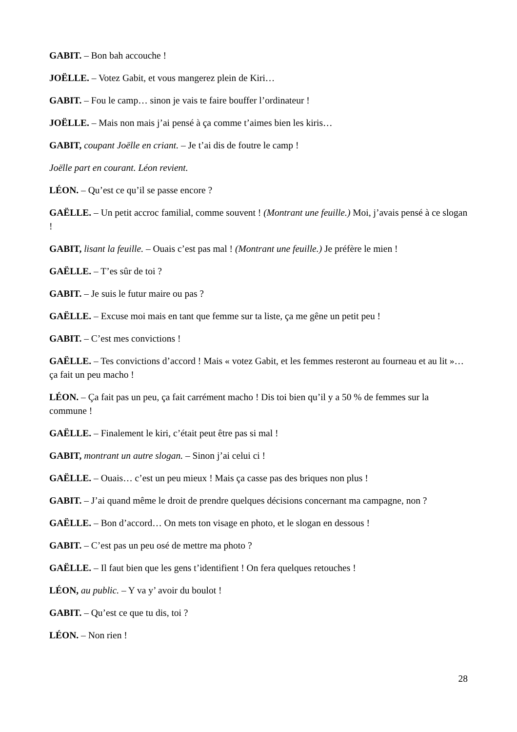GABIT. – Bon bah accouche !
JOËLLE. – Votez Gabit, et vous mangerez plein de Kiri…
GABIT. – Fou le camp… sinon je vais te faire bouffer l’ordinateur !
JOËLLE. – Mais non mais j’ai pensé à ça comme t’aimes bien les kiris…
GABIT, coupant Joëlle en criant. – Je t’ai dis de foutre le camp !
Joëlle part en courant. Léon revient.
LÉON. – Qu’est ce qu’il se passe encore ?
GAËLLE. – Un petit accroc familial, comme souvent ! (Montrant une feuille.) Moi, j’avais pensé à ce slogan !
GABIT, lisant la feuille. – Ouais c’est pas mal ! (Montrant une feuille.) Je préfère le mien !
GAËLLE. – T’es sûr de toi ?
GABIT. – Je suis le futur maire ou pas ?
GAËLLE. – Excuse moi mais en tant que femme sur ta liste, ça me gêne un petit peu !
GABIT. – C’est mes convictions !
GAËLLE. – Tes convictions d’accord ! Mais « votez Gabit, et les femmes resteront au fourneau et au lit »… ça fait un peu macho !
LÉON. – Ça fait pas un peu, ça fait carrément macho ! Dis toi bien qu’il y a 50 % de femmes sur la commune !
GAËLLE. – Finalement le kiri, c’était peut être pas si mal !
GABIT, montrant un autre slogan. – Sinon j’ai celui ci !
GAËLLE. – Ouais… c’est un peu mieux ! Mais ça casse pas des briques non plus !
GABIT. – J’ai quand même le droit de prendre quelques décisions concernant ma campagne, non ?
GAËLLE. – Bon d’accord… On mets ton visage en photo, et le slogan en dessous !
GABIT. – C’est pas un peu osé de mettre ma photo ?
GAËLLE. – Il faut bien que les gens t’identifient ! On fera quelques retouches !
LÉON, au public. – Y va y’ avoir du boulot !
GABIT. – Qu’est ce que tu dis, toi ?
LÉON. – Non rien !
28